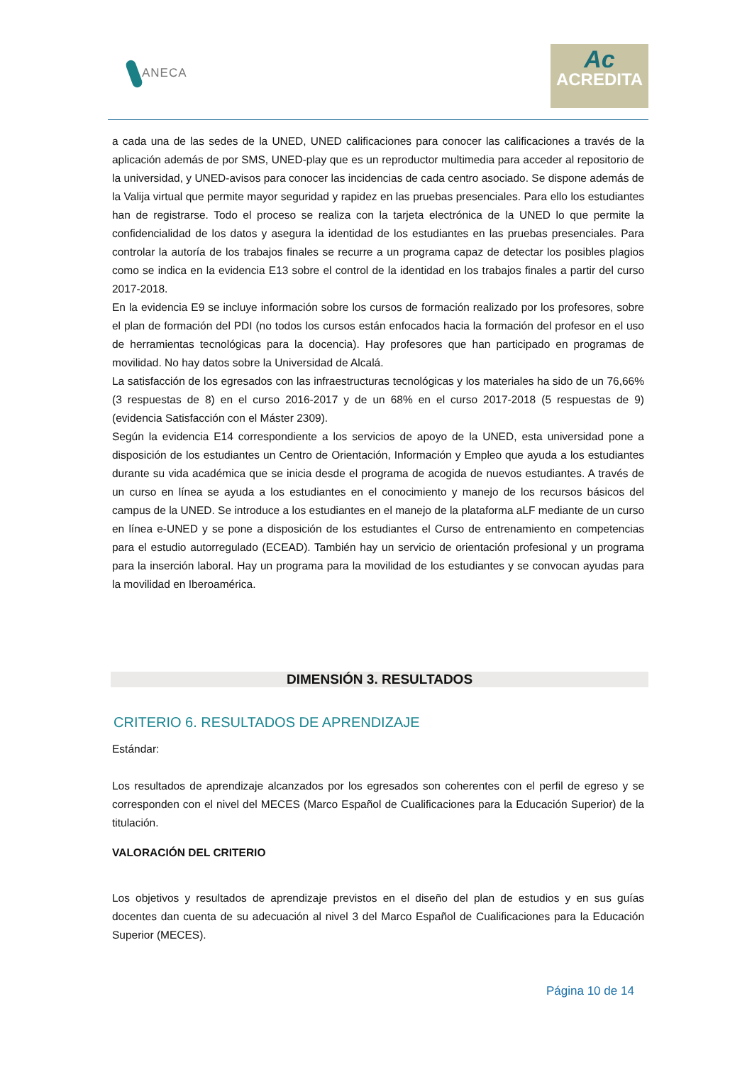ANECA
Ac
ACREDITA
a cada una de las sedes de la UNED, UNED calificaciones para conocer las calificaciones a través de la aplicación además de por SMS, UNED-play que es un reproductor multimedia para acceder al repositorio de la universidad, y UNED-avisos para conocer las incidencias de cada centro asociado. Se dispone además de la Valija virtual que permite mayor seguridad y rapidez en las pruebas presenciales. Para ello los estudiantes han de registrarse. Todo el proceso se realiza con la tarjeta electrónica de la UNED lo que permite la confidencialidad de los datos y asegura la identidad de los estudiantes en las pruebas presenciales. Para controlar la autoría de los trabajos finales se recurre a un programa capaz de detectar los posibles plagios como se indica en la evidencia E13 sobre el control de la identidad en los trabajos finales a partir del curso 2017-2018.
En la evidencia E9 se incluye información sobre los cursos de formación realizado por los profesores, sobre el plan de formación del PDI (no todos los cursos están enfocados hacia la formación del profesor en el uso de herramientas tecnológicas para la docencia). Hay profesores que han participado en programas de movilidad. No hay datos sobre la Universidad de Alcalá.
La satisfacción de los egresados con las infraestructuras tecnológicas y los materiales ha sido de un 76,66% (3 respuestas de 8) en el curso 2016-2017 y de un 68% en el curso 2017-2018 (5 respuestas de 9) (evidencia Satisfacción con el Máster 2309).
Según la evidencia E14 correspondiente a los servicios de apoyo de la UNED, esta universidad pone a disposición de los estudiantes un Centro de Orientación, Información y Empleo que ayuda a los estudiantes durante su vida académica que se inicia desde el programa de acogida de nuevos estudiantes. A través de un curso en línea se ayuda a los estudiantes en el conocimiento y manejo de los recursos básicos del campus de la UNED. Se introduce a los estudiantes en el manejo de la plataforma aLF mediante de un curso en línea e-UNED y se pone a disposición de los estudiantes el Curso de entrenamiento en competencias para el estudio autorregulado (ECEAD). También hay un servicio de orientación profesional y un programa para la inserción laboral. Hay un programa para la movilidad de los estudiantes y se convocan ayudas para la movilidad en Iberoamérica.
DIMENSIÓN 3. RESULTADOS
CRITERIO 6. RESULTADOS DE APRENDIZAJE
Estándar:
Los resultados de aprendizaje alcanzados por los egresados son coherentes con el perfil de egreso y se corresponden con el nivel del MECES (Marco Español de Cualificaciones para la Educación Superior) de la titulación.
VALORACIÓN DEL CRITERIO
Los objetivos y resultados de aprendizaje previstos en el diseño del plan de estudios y en sus guías docentes dan cuenta de su adecuación al nivel 3 del Marco Español de Cualificaciones para la Educación Superior (MECES).
Página 10 de 14